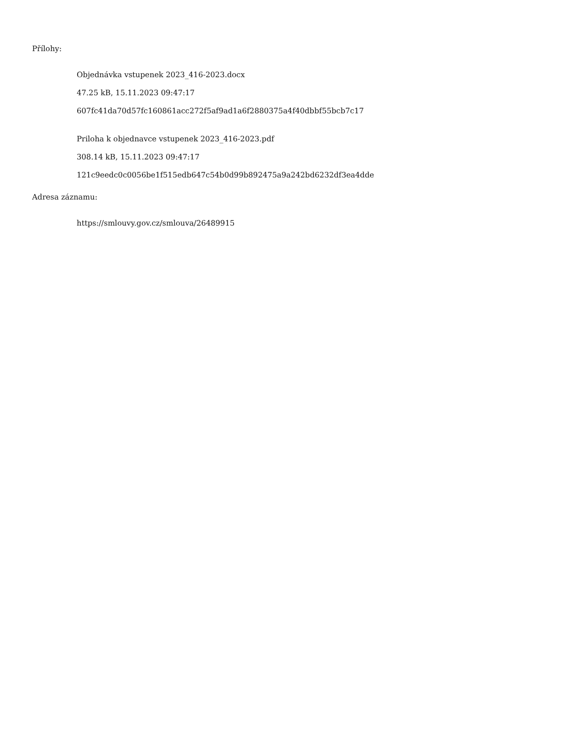Přílohy:
Objednávka vstupenek 2023_416-2023.docx
47.25 kB, 15.11.2023 09:47:17
607fc41da70d57fc160861acc272f5af9ad1a6f2880375a4f40dbbf55bcb7c17
Priloha k objednavce vstupenek 2023_416-2023.pdf
308.14 kB, 15.11.2023 09:47:17
121c9eedc0c0056be1f515edb647c54b0d99b892475a9a242bd6232df3ea4dde
Adresa záznamu:
https://smlouvy.gov.cz/smlouva/26489915